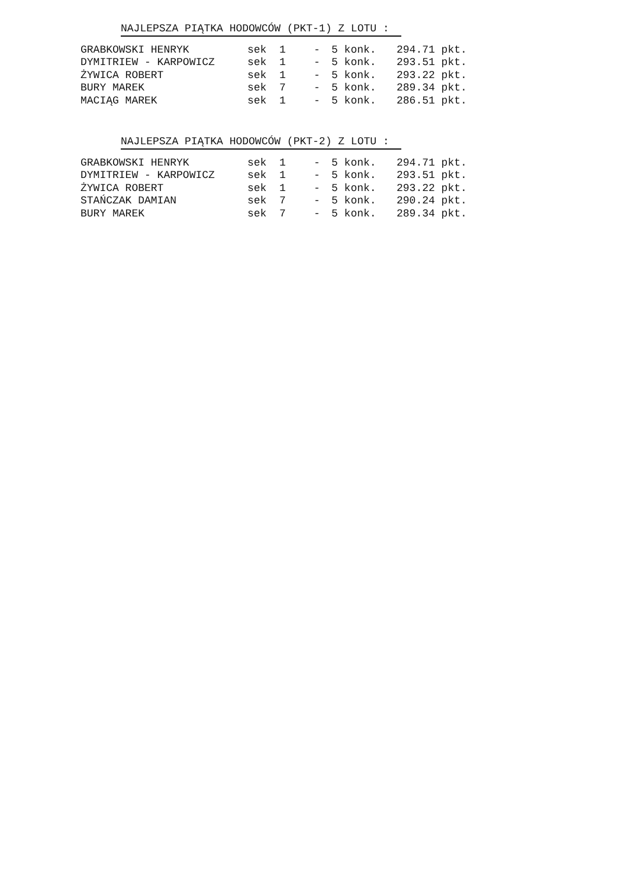NAJLEPSZA PIĄTKA HODOWCÓW (PKT-1) Z LOTU :
| GRABKOWSKI HENRYK | sek | 1 | - | 5 konk. | 294.71 pkt. |
| DYMITRIEW - KARPOWICZ | sek | 1 | - | 5 konk. | 293.51 pkt. |
| ŻYWICA ROBERT | sek | 1 | - | 5 konk. | 293.22 pkt. |
| BURY MAREK | sek | 7 | - | 5 konk. | 289.34 pkt. |
| MACIĄG MAREK | sek | 1 | - | 5 konk. | 286.51 pkt. |
NAJLEPSZA PIĄTKA HODOWCÓW (PKT-2) Z LOTU :
| GRABKOWSKI HENRYK | sek | 1 | - | 5 konk. | 294.71 pkt. |
| DYMITRIEW - KARPOWICZ | sek | 1 | - | 5 konk. | 293.51 pkt. |
| ŻYWICA ROBERT | sek | 1 | - | 5 konk. | 293.22 pkt. |
| STAŃCZAK DAMIAN | sek | 7 | - | 5 konk. | 290.24 pkt. |
| BURY MAREK | sek | 7 | - | 5 konk. | 289.34 pkt. |